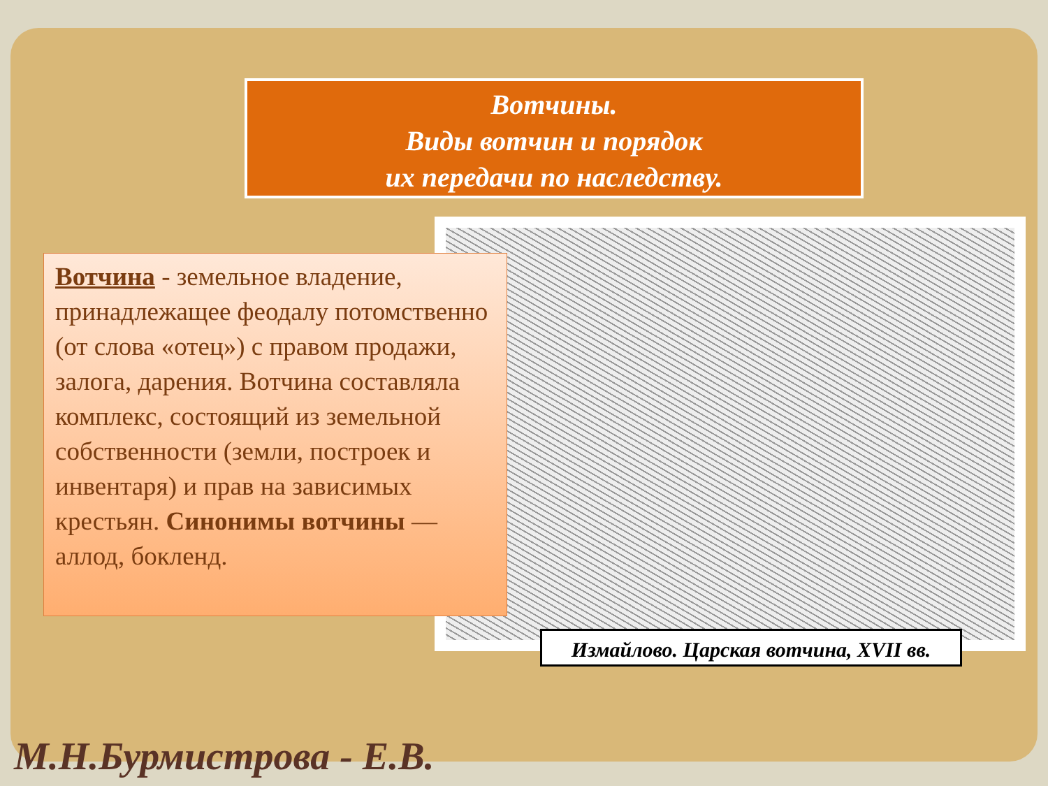Вотчины.
Виды вотчин и порядок
их передачи по наследству.
Вотчина - земельное владение, принадлежащее феодалу потомственно (от слова «отец») с правом продажи, залога, дарения. Вотчина составляла комплекс, состоящий из земельной собственности (земли, построек и инвентаря) и прав на зависимых крестьян. Синонимы вотчины — аллод, бокленд.
Измайлово. Царская вотчина, XVII вв.
М.Н.Бурмистрова - Е.В.